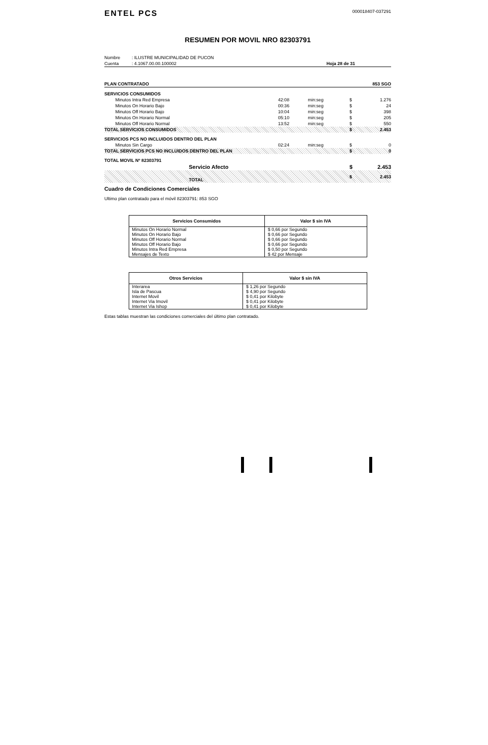ENTEL PCS
000018407-037291
RESUMEN POR MOVIL NRO 82303791
| Nombre | : ILUSTRE MUNICIPALIDAD DE PUCON | |
| Cuenta | : 4.1067.00.00.100002 | Hoja 28 de 31 |
| PLAN CONTRATADO | | | | 853 SGO |
| SERVICIOS CONSUMIDOS | | | | |
| Minutos Intra Red Empresa | 42:08 | min:seg | $ | 1.276 |
| Minutos On Horario Bajo | 00:36 | min:seg | $ | 24 |
| Minutos Off Horario Bajo | 10:04 | min:seg | $ | 398 |
| Minutos On Horario Normal | 05:10 | min:seg | $ | 205 |
| Minutos Off Horario Normal | 13:52 | min:seg | $ | 550 |
| TOTAL SERVICIOS CONSUMIDOS | | | $ | 2.453 |
| SERVICIOS PCS NO INCLUIDOS DENTRO DEL PLAN | | | | |
| Minutos Sin Cargo | 02:24 | min:seg | $ | 0 |
| TOTAL SERVICIOS PCS NO INCLUIDOS DENTRO DEL PLAN | | | $ | 0 |
| TOTAL MOVIL Nº 82303791 | | | | |
| Servicio Afecto | | | $ | 2.453 |
| TOTAL | | | $ | 2.453 |
Cuadro de Condiciones Comerciales
Ultimo plan contratado para el móvil 82303791: 853 SGO
| Servicios Consumidos | Valor $ sin IVA |
| --- | --- |
| Minutos On Horario Normal | $ 0,66 por Segundo |
| Minutos On Horario Bajo | $ 0,66 por Segundo |
| Minutos Off Horario Normal | $ 0,66 por Segundo |
| Minutos Off Horario Bajo | $ 0,66 por Segundo |
| Minutos Intra Red Empresa | $ 0,50 por Segundo |
| Mensajes de Texto | $ 42 por Mensaje |
| Otros Servicios | Valor $ sin IVA |
| --- | --- |
| Interarea | $ 1,26 por Segundo |
| Isla de Pascua | $ 4,90 por Segundo |
| Internet Movil | $ 0,41 por Kilobyte |
| Internet Via Imovil | $ 0,41 por Kilobyte |
| Internet Via Ishop | $ 0,41 por Kilobyte |
Estas tablas muestran las condiciones comerciales del último plan contratado.